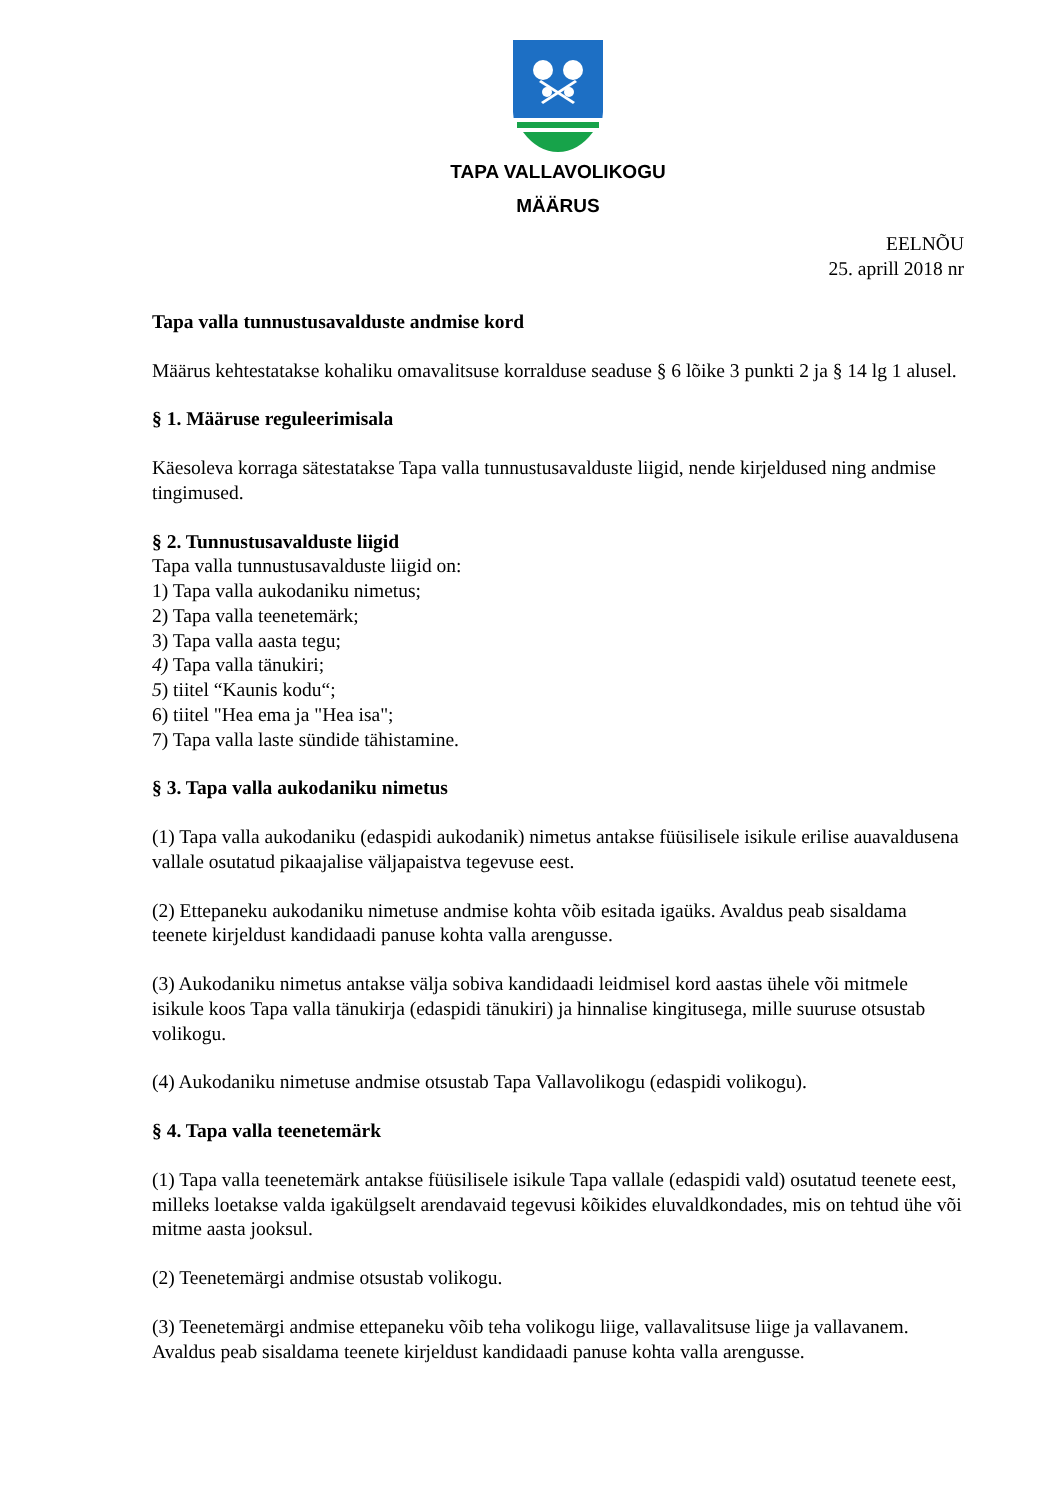TAPA VALLAVOLIKOGU
MÄÄRUS
EELNÕU
25. aprill 2018 nr
Tapa valla tunnustusavalduste andmise kord
Määrus kehtestatakse kohaliku omavalitsuse korralduse seaduse § 6 lõike 3 punkti 2 ja § 14 lg 1 alusel.
§ 1. Määruse reguleerimisala
Käesoleva korraga sätestatakse Tapa valla tunnustusavalduste liigid, nende kirjeldused ning andmise tingimused.
§ 2. Tunnustusavalduste liigid
Tapa valla tunnustusavalduste liigid on:
1) Tapa valla aukodaniku nimetus;
2) Tapa valla teenetemärk;
3) Tapa valla aasta tegu;
4) Tapa valla tänukiri;
5) tiitel “Kaunis kodu“;
6) tiitel "Hea ema ja "Hea isa";
7) Tapa valla laste sündide tähistamine.
§ 3. Tapa valla aukodaniku nimetus
(1) Tapa valla aukodaniku (edaspidi aukodanik) nimetus antakse füüsilisele isikule erilise auavaldusena vallale osutatud pikaajalise väljapaistva tegevuse eest.
(2) Ettepaneku aukodaniku nimetuse andmise kohta võib esitada igaüks. Avaldus peab sisaldama teenete kirjeldust kandidaadi panuse kohta valla arengusse.
(3) Aukodaniku nimetus antakse välja sobiva kandidaadi leidmisel kord aastas ühele või mitmele isikule koos Tapa valla tänukirja (edaspidi tänukiri) ja hinnalise kingitusega, mille suuruse otsustab volikogu.
(4) Aukodaniku nimetuse andmise otsustab Tapa Vallavolikogu (edaspidi volikogu).
§ 4. Tapa valla teenetemärk
(1) Tapa valla teenetemärk antakse füüsilisele isikule Tapa vallale (edaspidi vald) osutatud teenete eest, milleks loetakse valda igakülgselt arendavaid tegevusi kõikides eluvaldkondades, mis on tehtud ühe või mitme aasta jooksul.
(2) Teenetemärgi andmise otsustab volikogu.
(3) Teenetemärgi andmise ettepaneku võib teha volikogu liige, vallavalitsuse liige ja vallavanem. Avaldus peab sisaldama teenete kirjeldust kandidaadi panuse kohta valla arengusse.